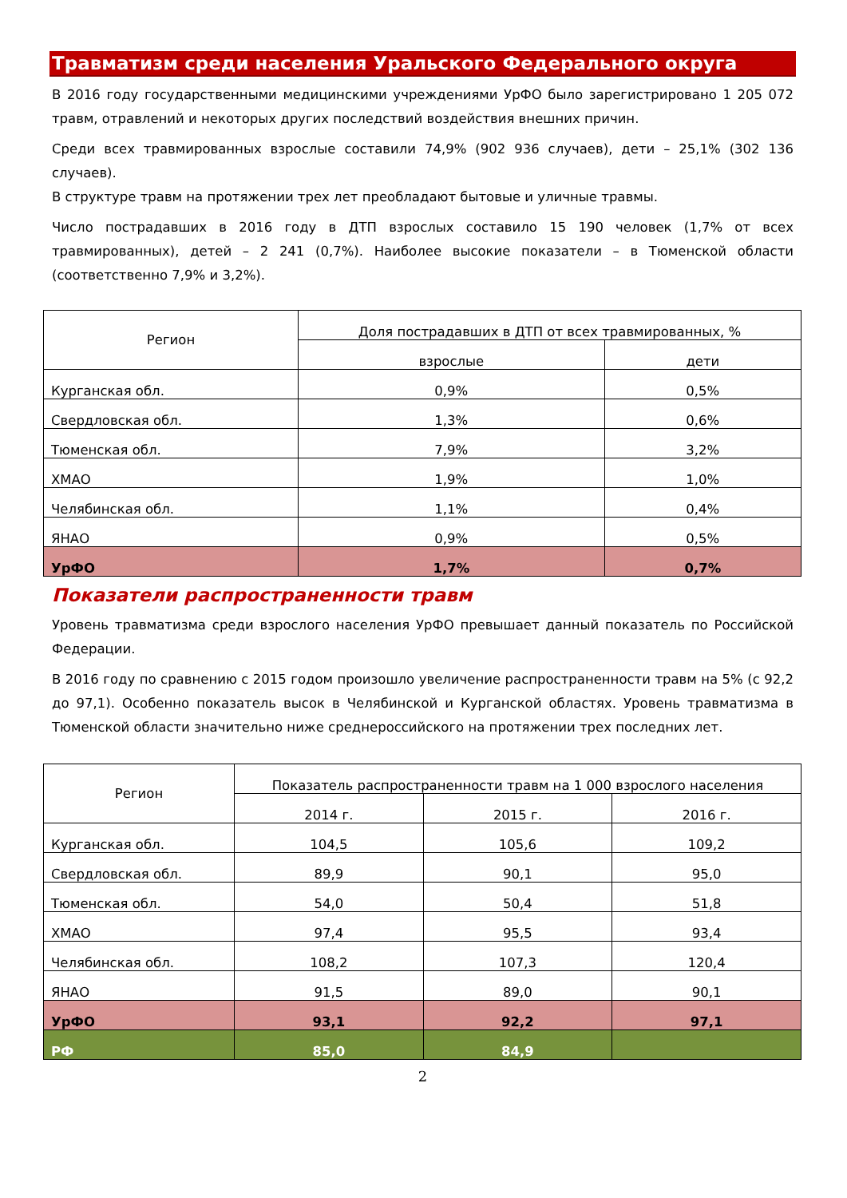Травматизм среди населения Уральского Федерального округа
В 2016 году государственными медицинскими учреждениями УрФО было зарегистрировано 1 205 072 травм, отравлений и некоторых других последствий воздействия внешних причин.
Среди всех травмированных взрослые составили 74,9% (902 936 случаев), дети – 25,1% (302 136 случаев).
В структуре травм на протяжении трех лет преобладают бытовые и уличные травмы.
Число пострадавших в 2016 году в ДТП взрослых составило 15 190 человек (1,7% от всех травмированных), детей – 2 241 (0,7%). Наиболее высокие показатели – в Тюменской области (соответственно 7,9% и 3,2%).
| Регион | Доля пострадавших в ДТП от всех травмированных, % | |
| --- | --- | --- |
| | взрослые | дети |
| Курганская обл. | 0,9% | 0,5% |
| Свердловская обл. | 1,3% | 0,6% |
| Тюменская обл. | 7,9% | 3,2% |
| ХМАО | 1,9% | 1,0% |
| Челябинская обл. | 1,1% | 0,4% |
| ЯНАО | 0,9% | 0,5% |
| УрФО | 1,7% | 0,7% |
Показатели распространенности травм
Уровень травматизма среди взрослого населения УрФО превышает данный показатель по Российской Федерации.
В 2016 году по сравнению с 2015 годом произошло увеличение распространенности травм на 5% (с 92,2 до 97,1). Особенно показатель высок в Челябинской и Курганской областях. Уровень травматизма в Тюменской области значительно ниже среднероссийского на протяжении трех последних лет.
| Регион | Показатель распространенности травм на 1 000 взрослого населения | | |
| --- | --- | --- | --- |
| | 2014 г. | 2015 г. | 2016 г. |
| Курганская обл. | 104,5 | 105,6 | 109,2 |
| Свердловская обл. | 89,9 | 90,1 | 95,0 |
| Тюменская обл. | 54,0 | 50,4 | 51,8 |
| ХМАО | 97,4 | 95,5 | 93,4 |
| Челябинская обл. | 108,2 | 107,3 | 120,4 |
| ЯНАО | 91,5 | 89,0 | 90,1 |
| УрФО | 93,1 | 92,2 | 97,1 |
| РФ | 85,0 | 84,9 | |
2